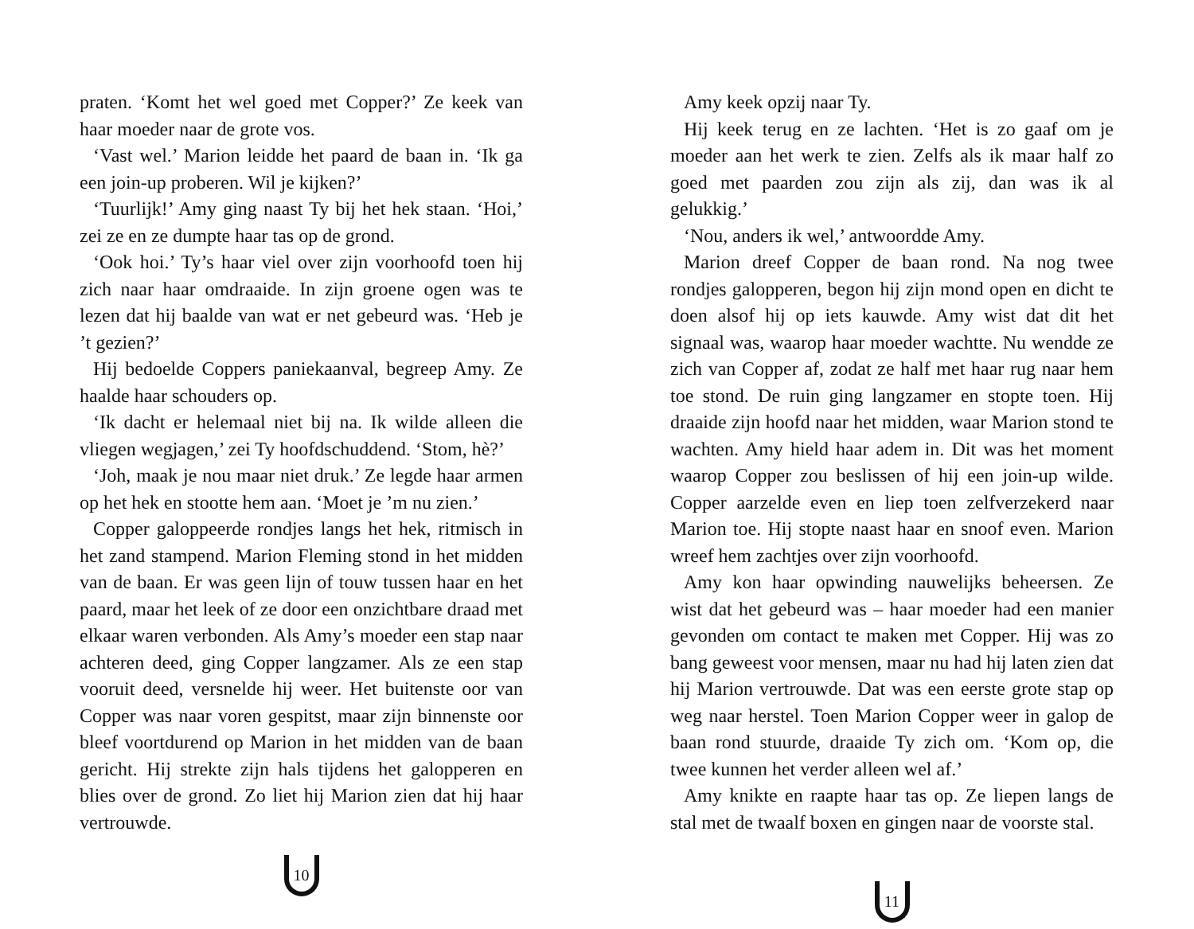praten. ‘Komt het wel goed met Copper?’ Ze keek van haar moeder naar de grote vos.
‘Vast wel.’ Marion leidde het paard de baan in. ‘Ik ga een join-up proberen. Wil je kijken?’
‘Tuurlijk!’ Amy ging naast Ty bij het hek staan. ‘Hoi,’ zei ze en ze dumpte haar tas op de grond.
‘Ook hoi.’ Ty’s haar viel over zijn voorhoofd toen hij zich naar haar omdraaide. In zijn groene ogen was te lezen dat hij baalde van wat er net gebeurd was. ‘Heb je ’t gezien?’
Hij bedoelde Coppers paniekaanval, begreep Amy. Ze haalde haar schouders op.
‘Ik dacht er helemaal niet bij na. Ik wilde alleen die vliegen wegjagen,’ zei Ty hoofdschuddend. ‘Stom, hè?’
‘Joh, maak je nou maar niet druk.’ Ze legde haar armen op het hek en stootte hem aan. ‘Moet je ’m nu zien.’
Copper galoppeerde rondjes langs het hek, ritmisch in het zand stampend. Marion Fleming stond in het midden van de baan. Er was geen lijn of touw tussen haar en het paard, maar het leek of ze door een onzichtbare draad met elkaar waren verbonden. Als Amy’s moeder een stap naar achteren deed, ging Copper langzamer. Als ze een stap vooruit deed, versnelde hij weer. Het buitenste oor van Copper was naar voren gespitst, maar zijn binnenste oor bleef voortdurend op Marion in het midden van de baan gericht. Hij strekte zijn hals tijdens het galopperen en blies over de grond. Zo liet hij Marion zien dat hij haar vertrouwde.
10
Amy keek opzij naar Ty.
Hij keek terug en ze lachten. ‘Het is zo gaaf om je moeder aan het werk te zien. Zelfs als ik maar half zo goed met paarden zou zijn als zij, dan was ik al gelukkig.’
‘Nou, anders ik wel,’ antwoordde Amy.
Marion dreef Copper de baan rond. Na nog twee rondjes galopperen, begon hij zijn mond open en dicht te doen alsof hij op iets kauwde. Amy wist dat dit het signaal was, waarop haar moeder wachtte. Nu wendde ze zich van Copper af, zodat ze half met haar rug naar hem toe stond. De ruin ging langzamer en stopte toen. Hij draaide zijn hoofd naar het midden, waar Marion stond te wachten. Amy hield haar adem in. Dit was het moment waarop Copper zou beslissen of hij een join-up wilde. Copper aarzelde even en liep toen zelfverzekerd naar Marion toe. Hij stopte naast haar en snoof even. Marion wreef hem zachtjes over zijn voorhoofd.
Amy kon haar opwinding nauwelijks beheersen. Ze wist dat het gebeurd was – haar moeder had een manier gevonden om contact te maken met Copper. Hij was zo bang geweest voor mensen, maar nu had hij laten zien dat hij Marion vertrouwde. Dat was een eerste grote stap op weg naar herstel. Toen Marion Copper weer in galop de baan rond stuurde, draaide Ty zich om. ‘Kom op, die twee kunnen het verder alleen wel af.’
Amy knikte en raapte haar tas op. Ze liepen langs de stal met de twaalf boxen en gingen naar de voorste stal.
11